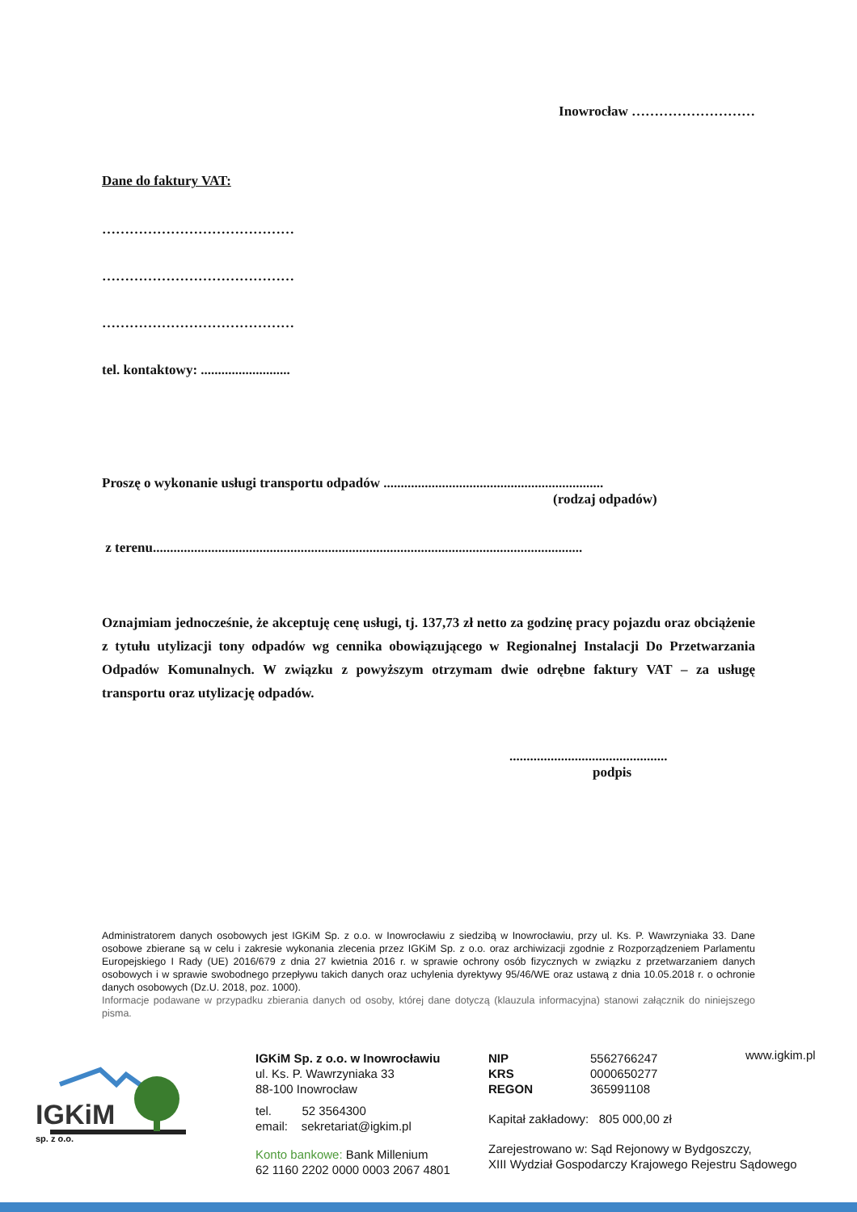Inowrocław ………………………
Dane do faktury VAT:
……………………………………
……………………………………
……………………………………
tel. kontaktowy: ..........................
Proszę o wykonanie usługi transportu odpadów ................................................................
(rodzaj odpadów)
z terenu.............................................................................................................................
Oznajmiam jednocześnie, że akceptuję cenę usługi, tj. 137,73 zł netto za godzinę pracy pojazdu oraz obciążenie z tytułu utylizacji tony odpadów wg cennika obowiązującego w Regionalnej Instalacji Do Przetwarzania Odpadów Komunalnych. W związku z powyższym otrzymam dwie odrębne faktury VAT – za usługę transportu oraz utylizację odpadów.
..............................................
podpis
Administratorem danych osobowych jest IGKiM Sp. z o.o. w Inowrocławiu z siedzibą w Inowrocławiu, przy ul. Ks. P. Wawrzyniaka 33. Dane osobowe zbierane są w celu i zakresie wykonania zlecenia przez IGKiM Sp. z o.o. oraz archiwizacji zgodnie z Rozporządzeniem Parlamentu Europejskiego I Rady (UE) 2016/679 z dnia 27 kwietnia 2016 r. w sprawie ochrony osób fizycznych w związku z przetwarzaniem danych osobowych i w sprawie swobodnego przepływu takich danych oraz uchylenia dyrektywy 95/46/WE oraz ustawą z dnia 10.05.2018 r. o ochronie danych osobowych (Dz.U. 2018, poz. 1000).
Informacje podawane w przypadku zbierania danych od osoby, której dane dotyczą (klauzula informacyjna) stanowi załącznik do niniejszego pisma.
IGKiM sp. z o.o.
IGKiM Sp. z o.o. w Inowrocławiu
ul. Ks. P. Wawrzyniaka 33
88-100 Inowrocław
tel. 52 3564300
email: sekretariat@igkim.pl
Konto bankowe: Bank Millenium
62 1160 2202 0000 0003 2067 4801
NIP 5562766247
KRS 0000650277
REGON 365991108
Kapitał zakładowy: 805 000,00 zł
Zarejestrowano w: Sąd Rejonowy w Bydgoszczy,
XIII Wydział Gospodarczy Krajowego Rejestru Sądowego
www.igkim.pl